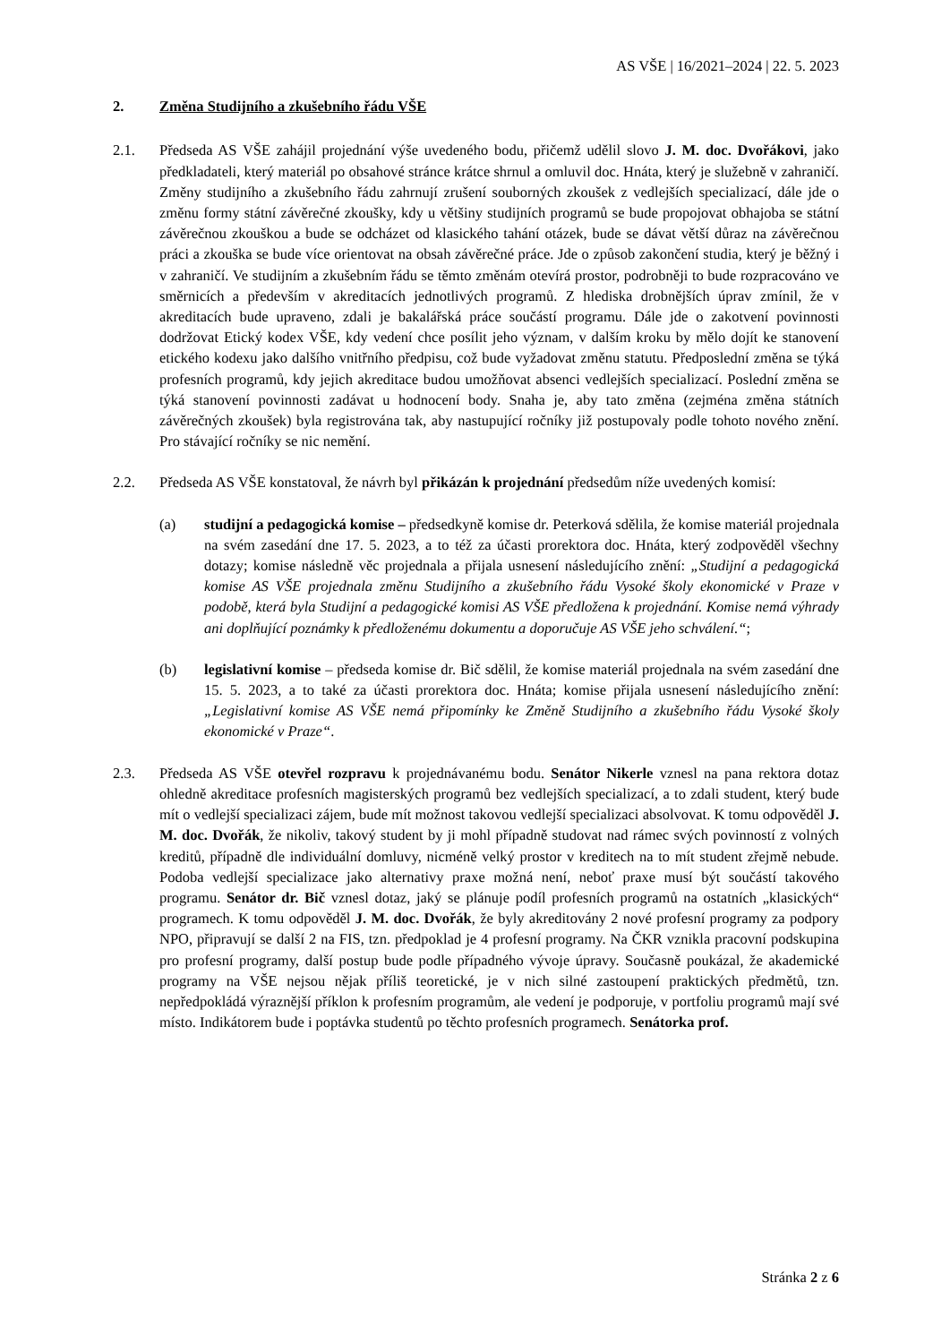AS VŠE | 16/2021–2024 | 22. 5. 2023
2. Změna Studijního a zkušebního řádu VŠE
2.1. Předseda AS VŠE zahájil projednání výše uvedeného bodu, přičemž udělil slovo J. M. doc. Dvořákovi, jako předkladateli, který materiál po obsahové stránce krátce shrnul a omluvil doc. Hnáta, který je služebně v zahraničí. Změny studijního a zkušebního řádu zahrnují zrušení souborných zkoušek z vedlejších specializací, dále jde o změnu formy státní závěrečné zkoušky, kdy u většiny studijních programů se bude propojovat obhajoba se státní závěrečnou zkouškou a bude se odcházet od klasického tahání otázek, bude se dávat větší důraz na závěrečnou práci a zkouška se bude více orientovat na obsah závěrečné práce. Jde o způsob zakončení studia, který je běžný i v zahraničí. Ve studijním a zkušebním řádu se těmto změnám otevírá prostor, podrobněji to bude rozpracováno ve směrnicích a především v akreditacích jednotlivých programů. Z hlediska drobnějších úprav zmínil, že v akreditacích bude upraveno, zdali je bakalářská práce součástí programu. Dále jde o zakotvení povinnosti dodržovat Etický kodex VŠE, kdy vedení chce posílit jeho význam, v dalším kroku by mělo dojít ke stanovení etického kodexu jako dalšího vnitřního předpisu, což bude vyžadovat změnu statutu. Předposlední změna se týká profesních programů, kdy jejich akreditace budou umožňovat absenci vedlejších specializací. Poslední změna se týká stanovení povinnosti zadávat u hodnocení body. Snaha je, aby tato změna (zejména změna státních závěrečných zkoušek) byla registrována tak, aby nastupující ročníky již postupovaly podle tohoto nového znění. Pro stávající ročníky se nic nemění.
2.2. Předseda AS VŠE konstatoval, že návrh byl přikázán k projednání předsedům níže uvedených komisí:
(a) studijní a pedagogická komise – předsedkyně komise dr. Peterková sdělila, že komise materiál projednala na svém zasedání dne 17. 5. 2023, a to též za účasti prorektora doc. Hnáta, který zodpověděl všechny dotazy; komise následně věc projednala a přijala usnesení následujícího znění: „Studijní a pedagogická komise AS VŠE projednala změnu Studijního a zkušebního řádu Vysoké školy ekonomické v Praze v podobě, která byla Studijní a pedagogické komisi AS VŠE předložena k projednání. Komise nemá výhrady ani doplňující poznámky k předloženému dokumentu a doporučuje AS VŠE jeho schválení.“;
(b) legislativní komise – předseda komise dr. Bič sdělil, že komise materiál projednala na svém zasedání dne 15. 5. 2023, a to také za účasti prorektora doc. Hnáta; komise přijala usnesení následujícího znění: „Legislativní komise AS VŠE nemá připomínky ke Změně Studijního a zkušebního řádu Vysoké školy ekonomické v Praze“.
2.3. Předseda AS VŠE otevřel rozpravu k projednávanému bodu. Senátor Nikerle vznesl na pana rektora dotaz ohledně akreditace profesních magisterských programů bez vedlejších specializací, a to zdali student, který bude mít o vedlejší specializaci zájem, bude mít možnost takovou vedlejší specializaci absolvovat. K tomu odpověděl J. M. doc. Dvořák, že nikoliv, takový student by ji mohl případně studovat nad rámec svých povinností z volných kreditů, případně dle individuální domluvy, nicméně velký prostor v kreditech na to mít student zřejmě nebude. Podoba vedlejší specializace jako alternativy praxe možná není, neboť praxe musí být součástí takového programu. Senátor dr. Bič vznesl dotaz, jaký se plánuje podíl profesních programů na ostatních „klasických“ programech. K tomu odpověděl J. M. doc. Dvořák, že byly akreditovány 2 nové profesní programy za podpory NPO, připravují se další 2 na FIS, tzn. předpoklad je 4 profesní programy. Na ČKR vznikla pracovní podskupina pro profesní programy, další postup bude podle případného vývoje úpravy. Současně poukázal, že akademické programy na VŠE nejsou nějak příliš teoretické, je v nich silné zastoupení praktických předmětů, tzn. nepředpokládá výraznější příklon k profesním programům, ale vedení je podporuje, v portfoliu programů mají své místo. Indikátorem bude i poptávka studentů po těchto profesních programech. Senátorka prof.
Stránka 2 z 6